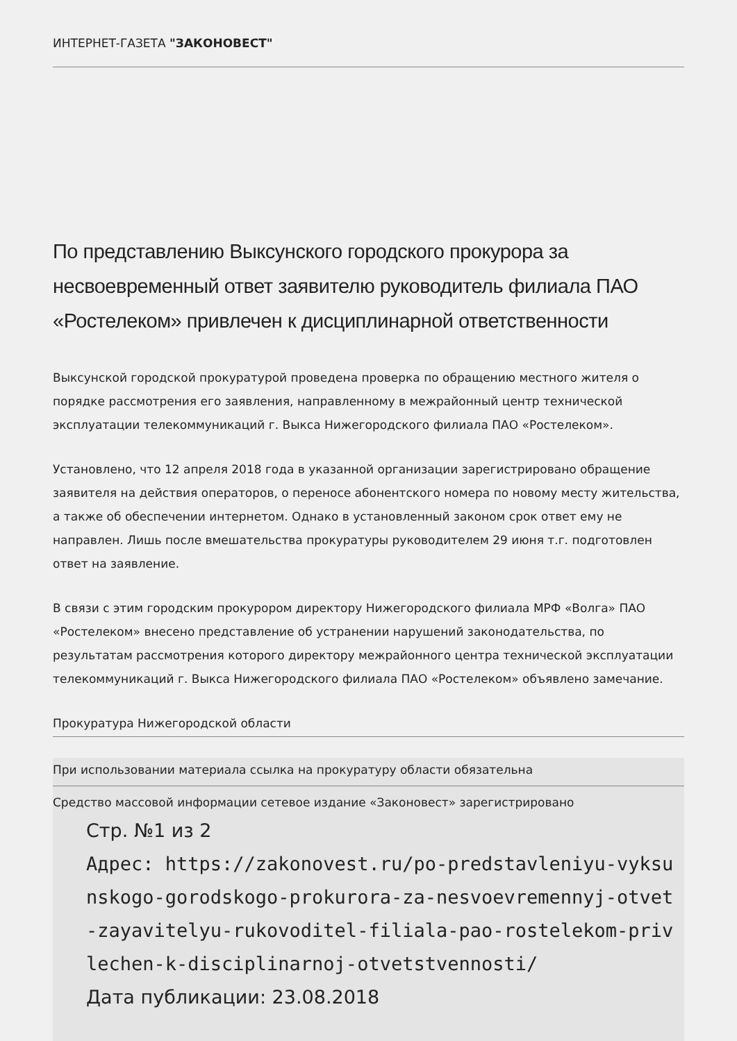ИНТЕРНЕТ-ГАЗЕТА "ЗАКОНОВЕСТ"
По представлению Выксунского городского прокурора за несвоевременный ответ заявителю руководитель филиала ПАО «Ростелеком» привлечен к дисциплинарной ответственности
Выксунской городской прокуратурой проведена проверка по обращению местного жителя о порядке рассмотрения его заявления, направленному в межрайонный центр технической эксплуатации телекоммуникаций г. Выкса Нижегородского филиала ПАО «Ростелеком».
Установлено, что 12 апреля 2018 года в указанной организации зарегистрировано обращение заявителя на действия операторов, о переносе абонентского номера по новому месту жительства, а также об обеспечении интернетом. Однако в установленный законом срок ответ ему не направлен. Лишь после вмешательства прокуратуры руководителем 29 июня т.г. подготовлен ответ на заявление.
В связи с этим городским прокурором директору Нижегородского филиала МРФ «Волга» ПАО «Ростелеком» внесено представление об устранении нарушений законодательства, по результатам рассмотрения которого директору межрайонного центра технической эксплуатации телекоммуникаций г. Выкса Нижегородского филиала ПАО «Ростелеком» объявлено замечание.
Прокуратура Нижегородской области
При использовании материала ссылка на прокуратуру области обязательна
Средство массовой информации сетевое издание «Законовест» зарегистрировано
Стр. №1 из 2
Адрес: https://zakonovest.ru/po-predstavleniyu-vyksunskogo-gorodskogo-prokurora-za-nesvoevremennyj-otvet-zayavitelyu-rukovoditel-filiala-pao-rostelekom-privlechen-k-disciplinarnoj-otvetstvennosti/
Дата публикации: 23.08.2018